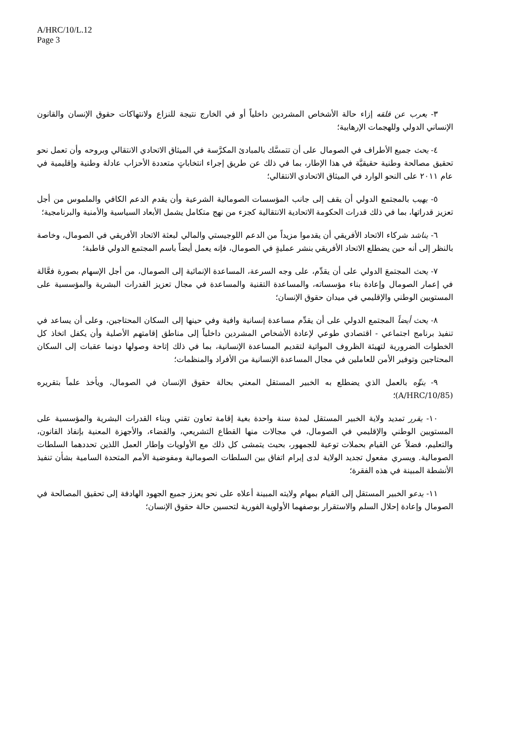A/HRC/10/L.12
Page 3
٣- يعرب عن قلقه إزاء حالة الأشخاص المشردين داخلياً أو في الخارج نتيجة للنزاع ولانتهاكات حقوق الإنسان والقانون الإنساني الدولي وللهجمات الإرهابية؛
٤- يحث جميع الأطراف في الصومال على أن تتمسَّك بالمبادئ المكرَّسة في الميثاق الاتحادي الانتقالي وبروحه وأن تعمل نحو تحقيق مصالحة وطنية حقيقيَّة في هذا الإطار، بما في ذلك عن طريق إجراء انتخاباتٍ متعددة الأحزاب عادلة وطنية وإقليمية في عام ٢٠١١ على النحو الوارد في الميثاق الاتحادي الانتقالي؛
٥- يهيب بالمجتمع الدولي أن يقف إلى جانب المؤسسات الصومالية الشرعية وأن يقدم الدعم الكافي والملموس من أجل تعزيز قدراتها، بما في ذلك قدرات الحكومة الاتحادية الانتقالية كجزء من نهج متكامل يشمل الأبعاد السياسية والأمنية والبرنامجية؛
٦- يناشد شركاء الاتحاد الأفريقي أن يقدموا مزيداً من الدعم اللوجيستي والمالي لبعثة الاتحاد الأفريقي في الصومال، وخاصة بالنظر إلى أنه حين يضطلع الاتحاد الأفريقي بنشر عمليةٍ في الصومال، فإنه يعمل أيضاً باسم المجتمع الدولي قاطبة؛
٧- يحث المجتمعَ الدولي على أن يقدِّم، على وجه السرعة، المساعدة الإنمائية إلى الصومال، من أجل الإسهام بصورة فعَّالة في إعمار الصومال وإعادة بناء مؤسساته، والمساعدة التقنية والمساعدة في مجال تعزيز القدرات البشرية والمؤسسية على المستويين الوطني والإقليمي في ميدان حقوق الإنسان؛
٨- يحث أيضاً المجتمع الدولي على أن يقدِّم مساعدة إنسانية وافية وفي حينها إلى السكان المحتاجين، وعلى أن يساعد في تنفيذ برنامج اجتماعي - اقتصادي طوعي لإعادة الأشخاص المشردين داخلياً إلى مناطق إقامتهم الأصلية وأن يكفل اتخاذ كل الخطوات الضرورية لتهيئة الظروف المواتية لتقديم المساعدة الإنسانية، بما في ذلك إتاحة وصولها دونما عقبات إلى السكان المحتاجين وتوفير الأمن للعاملين في مجال المساعدة الإنسانية من الأفراد والمنظمات؛
٩- ينوِّه بالعمل الذي يضطلع به الخبير المستقل المعني بحالة حقوق الإنسان في الصومال، ويأخذ علماً بتقريره (A/HRC/10/85)؛
١٠- يقرر تمديد ولاية الخبير المستقل لمدة سنة واحدة بغية إقامة تعاون تقني وبناء القدرات البشرية والمؤسسية على المستويين الوطني والإقليمي في الصومال، في مجالات منها القطاع التشريعي، والقضاء، والأجهزة المعنية بإنفاذ القانون، والتعليم، فضلاً عن القيام بحملات توعية للجمهور، بحيث يتمشى كل ذلك مع الأولويات وإطار العمل اللذين تحددهما السلطات الصومالية. ويسري مفعول تجديد الولاية لدى إبرام اتفاق بين السلطات الصومالية ومفوضية الأمم المتحدة السامية بشأن تنفيذ الأنشطة المبينة في هذه الفقرة؛
١١- يدعو الخبير المستقل إلى القيام بمهام ولايته المبينة أعلاه على نحو يعزز جميع الجهود الهادفة إلى تحقيق المصالحة في الصومال وإعادة إحلال السلم والاستقرار بوصفهما الأولوية الفورية لتحسين حالة حقوق الإنسان؛